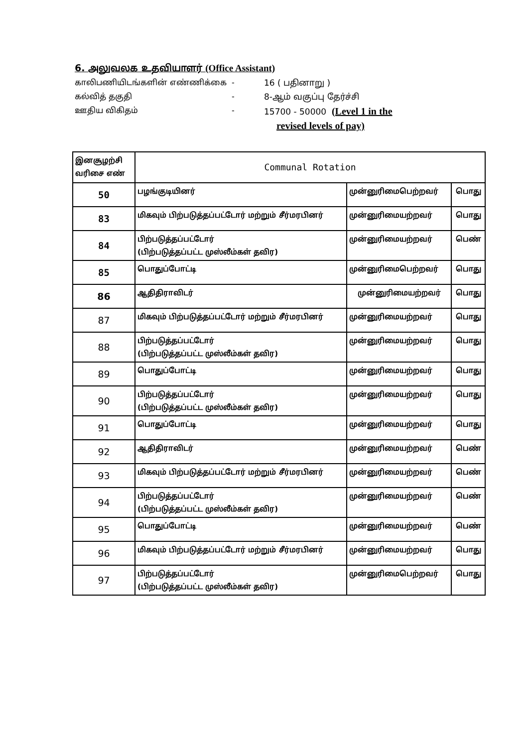6. அலுவலக உதவியாளர் (Office Assistant)
காலிபணியிடங்களின் எண்ணிக்கை
-
16 ( பதினாறு )
கல்வித் தகுதி
-
8-ஆம் வகுப்பு தேர்ச்சி
ஊதிய விகிதம்
-
15700 - 50000 (Level 1 in the
revised levels of pay)
| இனசூழற்சி வரிசை எண் | Communal Rotation | | |
| 50 | பழங்குடியினர் | முன்னுரிமைபெற்றவர் | பொது |
| 83 | மிகவும் பிற்படுத்தப்பட்டோர் மற்றும் சீர்மரபினர் | முன்னுரிமையற்றவர் | பொது |
| 84 | பிற்படுத்தப்பட்டோர் (பிற்படுத்தப்பட்ட முஸ்லீம்கள் தவிர) | முன்னுரிமையற்றவர் | பெண் |
| 85 | பொதுப்போட்டி | முன்னுரிமைபெற்றவர் | பொது |
| 86 | ஆதிதிராவிடர் | முன்னுரிமையற்றவர் | பொது |
| 87 | மிகவும் பிற்படுத்தப்பட்டோர் மற்றும் சீர்மரபினர் | முன்னுரிமையற்றவர் | பொது |
| 88 | பிற்படுத்தப்பட்டோர் (பிற்படுத்தப்பட்ட முஸ்லீம்கள் தவிர) | முன்னுரிமையற்றவர் | பொது |
| 89 | பொதுப்போட்டி | முன்னுரிமையற்றவர் | பொது |
| 90 | பிற்படுத்தப்பட்டோர் (பிற்படுத்தப்பட்ட முஸ்லீம்கள் தவிர) | முன்னுரிமையற்றவர் | பொது |
| 91 | பொதுப்போட்டி | முன்னுரிமையற்றவர் | பொது |
| 92 | ஆதிதிராவிடர் | முன்னுரிமையற்றவர் | பெண் |
| 93 | மிகவும் பிற்படுத்தப்பட்டோர் மற்றும் சீர்மரபினர் | முன்னுரிமையற்றவர் | பெண் |
| 94 | பிற்படுத்தப்பட்டோர் (பிற்படுத்தப்பட்ட முஸ்லீம்கள் தவிர) | முன்னுரிமையற்றவர் | பெண் |
| 95 | பொதுப்போட்டி | முன்னுரிமையற்றவர் | பெண் |
| 96 | மிகவும் பிற்படுத்தப்பட்டோர் மற்றும் சீர்மரபினர் | முன்னுரிமையற்றவர் | பொது |
| 97 | பிற்படுத்தப்பட்டோர் (பிற்படுத்தப்பட்ட முஸ்லீம்கள் தவிர) | முன்னுரிமைபெற்றவர் | பொது |